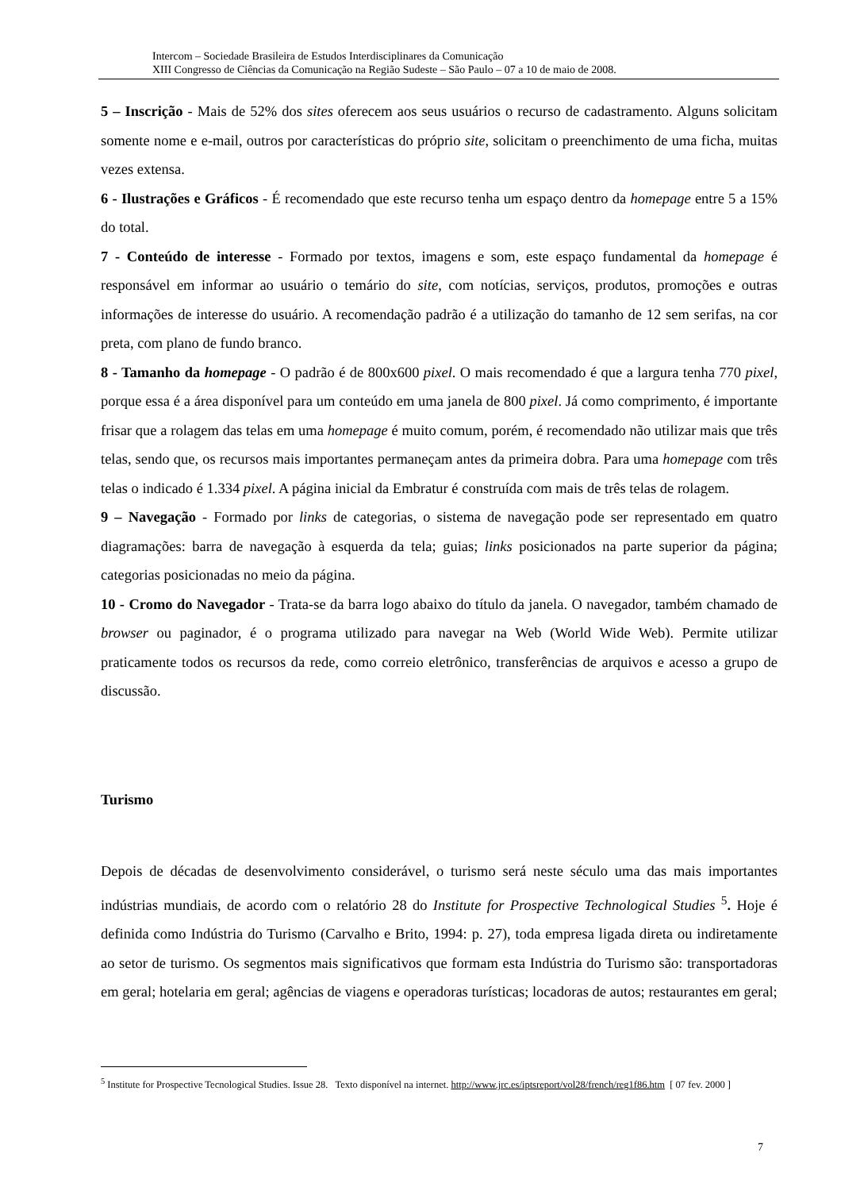Intercom – Sociedade Brasileira de Estudos Interdisciplinares da Comunicação
XIII Congresso de Ciências da Comunicação na Região Sudeste – São Paulo – 07 a 10 de maio de 2008.
5 – Inscrição - Mais de 52% dos sites oferecem aos seus usuários o recurso de cadastramento. Alguns solicitam somente nome e e-mail, outros por características do próprio site, solicitam o preenchimento de uma ficha, muitas vezes extensa.
6 - Ilustrações e Gráficos - É recomendado que este recurso tenha um espaço dentro da homepage entre 5 a 15% do total.
7 - Conteúdo de interesse - Formado por textos, imagens e som, este espaço fundamental da homepage é responsável em informar ao usuário o temário do site, com notícias, serviços, produtos, promoções e outras informações de interesse do usuário. A recomendação padrão é a utilização do tamanho de 12 sem serifas, na cor preta, com plano de fundo branco.
8 - Tamanho da homepage - O padrão é de 800x600 pixel. O mais recomendado é que a largura tenha 770 pixel, porque essa é a área disponível para um conteúdo em uma janela de 800 pixel. Já como comprimento, é importante frisar que a rolagem das telas em uma homepage é muito comum, porém, é recomendado não utilizar mais que três telas, sendo que, os recursos mais importantes permaneçam antes da primeira dobra. Para uma homepage com três telas o indicado é 1.334 pixel. A página inicial da Embratur é construída com mais de três telas de rolagem.
9 – Navegação - Formado por links de categorias, o sistema de navegação pode ser representado em quatro diagramações: barra de navegação à esquerda da tela; guias; links posicionados na parte superior da página; categorias posicionadas no meio da página.
10 - Cromo do Navegador - Trata-se da barra logo abaixo do título da janela. O navegador, também chamado de browser ou paginador, é o programa utilizado para navegar na Web (World Wide Web). Permite utilizar praticamente todos os recursos da rede, como correio eletrônico, transferências de arquivos e acesso a grupo de discussão.
Turismo
Depois de décadas de desenvolvimento considerável, o turismo será neste século uma das mais importantes indústrias mundiais, de acordo com o relatório 28 do Institute for Prospective Technological Studies <sup>5</sup>. Hoje é definida como Indústria do Turismo (Carvalho e Brito, 1994: p. 27), toda empresa ligada direta ou indiretamente ao setor de turismo. Os segmentos mais significativos que formam esta Indústria do Turismo são: transportadoras em geral; hotelaria em geral; agências de viagens e operadoras turísticas; locadoras de autos; restaurantes em geral;
<sup>5</sup> Institute for Prospective Tecnological Studies. Issue 28. Texto disponível na internet. http://www.jrc.es/iptsreport/vol28/french/reg1f86.htm [ 07 fev. 2000 ]
7